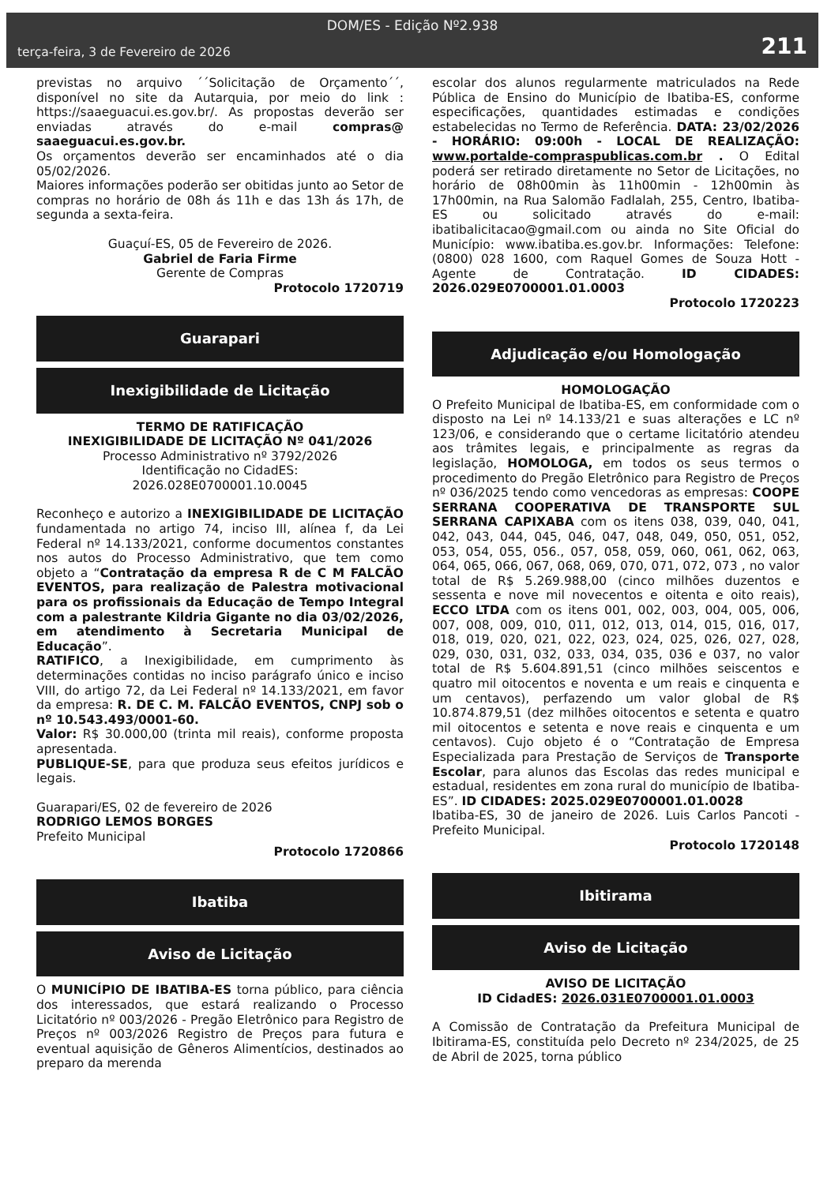DOM/ES - Edição Nº2.938
terça-feira, 3 de Fevereiro de 2026 211
previstas no arquivo ´´Solicitação de Orçamento´´, disponível no site da Autarquia, por meio do link : https://saaeguacui.es.gov.br/. As propostas deverão ser enviadas através do e-mail compras@ saaeguacui.es.gov.br.
Os orçamentos deverão ser encaminhados até o dia 05/02/2026.
Maiores informações poderão ser obitidas junto ao Setor de compras no horário de 08h ás 11h e das 13h ás 17h, de segunda a sexta-feira.
Guaçuí-ES, 05 de Fevereiro de 2026.
Gabriel de Faria Firme
Gerente de Compras
Protocolo 1720719
Guarapari
Inexigibilidade de Licitação
TERMO DE RATIFICAÇÃO
INEXIGIBILIDADE DE LICITAÇÃO Nº 041/2026
Processo Administrativo nº 3792/2026
Identificação no CidadES:
2026.028E0700001.10.0045
Reconheço e autorizo a INEXIGIBILIDADE DE LICITAÇÃO fundamentada no artigo 74, inciso III, alínea f, da Lei Federal nº 14.133/2021, conforme documentos constantes nos autos do Processo Administrativo, que tem como objeto a “Contratação da empresa R de C M FALCÃO EVENTOS, para realização de Palestra motivacional para os profissionais da Educação de Tempo Integral com a palestrante Kildria Gigante no dia 03/02/2026, em atendimento à Secretaria Municipal de Educação”.
RATIFICO, a Inexigibilidade, em cumprimento às determinações contidas no inciso parágrafo único e inciso VIII, do artigo 72, da Lei Federal nº 14.133/2021, em favor da empresa: R. DE C. M. FALCÃO EVENTOS, CNPJ sob o nº 10.543.493/0001-60.
Valor: R$ 30.000,00 (trinta mil reais), conforme proposta apresentada.
PUBLIQUE-SE, para que produza seus efeitos jurídicos e legais.
Guarapari/ES, 02 de fevereiro de 2026
RODRIGO LEMOS BORGES
Prefeito Municipal
Protocolo 1720866
Ibatiba
Aviso de Licitação
O MUNICÍPIO DE IBATIBA-ES torna público, para ciência dos interessados, que estará realizando o Processo Licitatório nº 003/2026 - Pregão Eletrônico para Registro de Preços nº 003/2026 Registro de Preços para futura e eventual aquisição de Gêneros Alimentícios, destinados ao preparo da merenda
escolar dos alunos regularmente matriculados na Rede Pública de Ensino do Município de Ibatiba-ES, conforme especificações, quantidades estimadas e condições estabelecidas no Termo de Referência. DATA: 23/02/2026 - HORÁRIO: 09:00h - LOCAL DE REALIZAÇÃO: www.portalde-compraspublicas.com.br . O Edital poderá ser retirado diretamente no Setor de Licitações, no horário de 08h00min às 11h00min - 12h00min às 17h00min, na Rua Salomão Fadlalah, 255, Centro, Ibatiba-ES ou solicitado através do e-mail: ibatibalicitacao@gmail.com ou ainda no Site Oficial do Município: www.ibatiba.es.gov.br. Informações: Telefone: (0800) 028 1600, com Raquel Gomes de Souza Hott - Agente de Contratação. ID CIDADES: 2026.029E0700001.01.0003
Protocolo 1720223
Adjudicação e/ou Homologação
HOMOLOGAÇÃO
O Prefeito Municipal de Ibatiba-ES, em conformidade com o disposto na Lei nº 14.133/21 e suas alterações e LC nº 123/06, e considerando que o certame licitatório atendeu aos trâmites legais, e principalmente as regras da legislação, HOMOLOGA, em todos os seus termos o procedimento do Pregão Eletrônico para Registro de Preços nº 036/2025 tendo como vencedoras as empresas: COOPE SERRANA COOPERATIVA DE TRANSPORTE SUL SERRANA CAPIXABA com os itens 038, 039, 040, 041, 042, 043, 044, 045, 046, 047, 048, 049, 050, 051, 052, 053, 054, 055, 056., 057, 058, 059, 060, 061, 062, 063, 064, 065, 066, 067, 068, 069, 070, 071, 072, 073 , no valor total de R$ 5.269.988,00 (cinco milhões duzentos e sessenta e nove mil novecentos e oitenta e oito reais), ECCO LTDA com os itens 001, 002, 003, 004, 005, 006, 007, 008, 009, 010, 011, 012, 013, 014, 015, 016, 017, 018, 019, 020, 021, 022, 023, 024, 025, 026, 027, 028, 029, 030, 031, 032, 033, 034, 035, 036 e 037, no valor total de R$ 5.604.891,51 (cinco milhões seiscentos e quatro mil oitocentos e noventa e um reais e cinquenta e um centavos), perfazendo um valor global de R$ 10.874.879,51 (dez milhões oitocentos e setenta e quatro mil oitocentos e setenta e nove reais e cinquenta e um centavos). Cujo objeto é o “Contratação de Empresa Especializada para Prestação de Serviços de Transporte Escolar, para alunos das Escolas das redes municipal e estadual, residentes em zona rural do município de Ibatiba-ES”. ID CIDADES: 2025.029E0700001.01.0028
Ibatiba-ES, 30 de janeiro de 2026. Luis Carlos Pancoti - Prefeito Municipal.
Protocolo 1720148
Ibitirama
Aviso de Licitação
AVISO DE LICITAÇÃO
ID CidadES: 2026.031E0700001.01.0003
A Comissão de Contratação da Prefeitura Municipal de Ibitirama-ES, constituída pelo Decreto nº 234/2025, de 25 de Abril de 2025, torna público